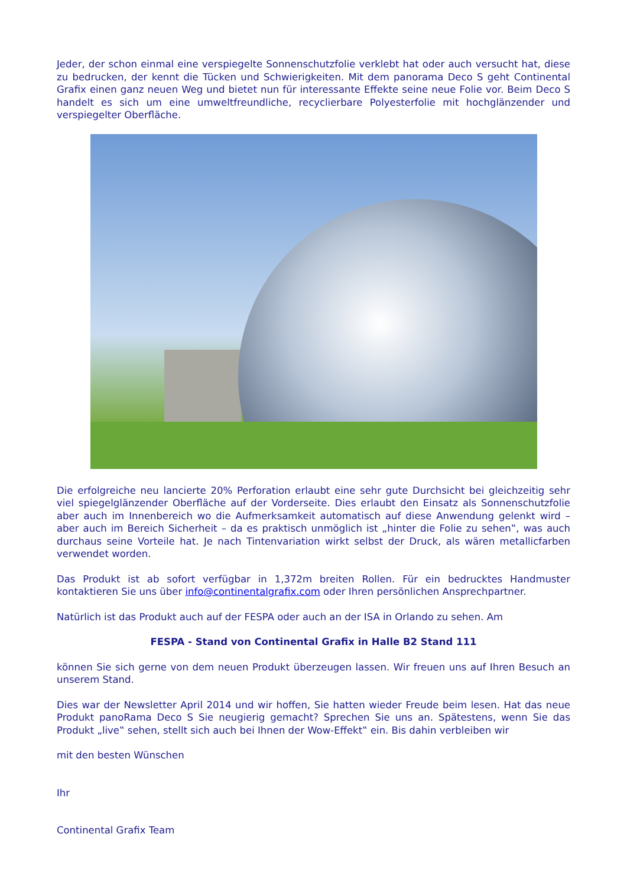Jeder, der schon einmal eine verspiegelte Sonnenschutzfolie verklebt hat oder auch versucht hat, diese zu bedrucken, der kennt die Tücken und Schwierigkeiten. Mit dem panorama Deco S geht Continental Grafix einen ganz neuen Weg und bietet nun für interessante Effekte seine neue Folie vor. Beim Deco S handelt es sich um eine umweltfreundliche, recyclierbare Polyesterfolie mit hochglänzender und verspiegelter Oberfläche.
Die erfolgreiche neu lancierte 20% Perforation erlaubt eine sehr gute Durchsicht bei gleichzeitig sehr viel spiegelglänzender Oberfläche auf der Vorderseite. Dies erlaubt den Einsatz als Sonnenschutzfolie aber auch im Innenbereich wo die Aufmerksamkeit automatisch auf diese Anwendung gelenkt wird – aber auch im Bereich Sicherheit – da es praktisch unmöglich ist „hinter die Folie zu sehen‟, was auch durchaus seine Vorteile hat. Je nach Tintenvariation wirkt selbst der Druck, als wären metallicfarben verwendet worden.
Das Produkt ist ab sofort verfügbar in 1,372m breiten Rollen. Für ein bedrucktes Handmuster kontaktieren Sie uns über info@continentalgrafix.com oder Ihren persönlichen Ansprechpartner.
Natürlich ist das Produkt auch auf der FESPA oder auch an der ISA in Orlando zu sehen. Am
FESPA - Stand von Continental Grafix in Halle B2 Stand 111
können Sie sich gerne von dem neuen Produkt überzeugen lassen. Wir freuen uns auf Ihren Besuch an unserem Stand.
Dies war der Newsletter April 2014 und wir hoffen, Sie hatten wieder Freude beim lesen. Hat das neue Produkt panoRama Deco S Sie neugierig gemacht? Sprechen Sie uns an. Spätestens, wenn Sie das Produkt „live‟ sehen, stellt sich auch bei Ihnen der Wow-Effekt‟ ein. Bis dahin verbleiben wir
mit den besten Wünschen
Ihr
Continental Grafix Team